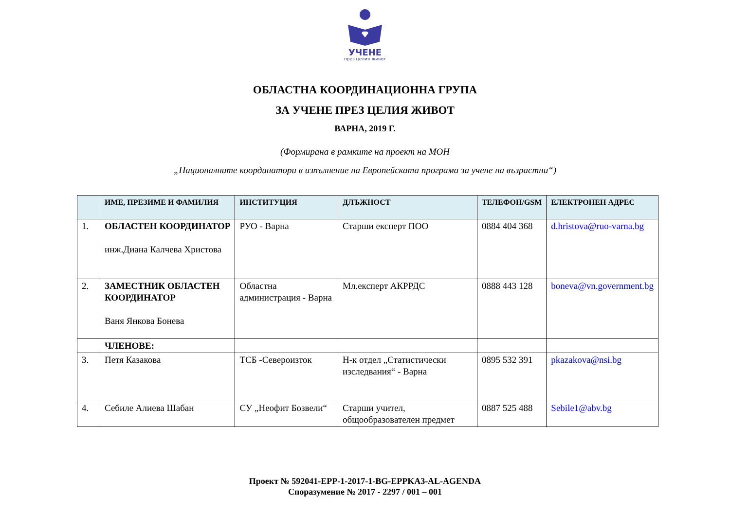УЧЕНЕ
през целия живот
ОБЛАСТНА КООРДИНАЦИОННА ГРУПА
ЗА УЧЕНЕ ПРЕЗ ЦЕЛИЯ ЖИВОТ
ВАРНА, 2019 Г.
(Формирана в рамките на проект на МОН
„Националните координатори в изпълнение на Европейската програма за учене на възрастни“)
| | ИМЕ, ПРЕЗИМЕ И ФАМИЛИЯ | ИНСТИТУЦИЯ | ДЛЪЖНОСТ | ТЕЛЕФОН/GSM | ЕЛЕКТРОНЕН АДРЕС |
| --- | --- | --- | --- | --- | --- |
| 1. | ОБЛАСТЕН КООРДИНАТОР инж.Диана Калчева Христова | РУО - Варна | Старши експерт ПОО | 0884 404 368 | d.hristova@ruo-varna.bg |
| 2. | ЗАМЕСТНИК ОБЛАСТЕН КООРДИНАТОР Ваня Янкова Бонева | Областна администрация - Варна | Мл.експерт АКРРДС | 0888 443 128 | boneva@vn.government.bg |
| | ЧЛЕНОВЕ: | | | | |
| 3. | Петя Казакова | ТСБ -Североизток | Н-к отдел „Статистически изследвания“ - Варна | 0895 532 391 | pkazakova@nsi.bg |
| 4. | Себиле Алиева Шабан | СУ „Неофит Бозвели“ | Старши учител, общообразователен предмет | 0887 525 488 | Sebile1@abv.bg |
Проект № 592041-EPP-1-2017-1-BG-EPPKA3-AL-AGENDA
Споразумение № 2017 - 2297 / 001 – 001